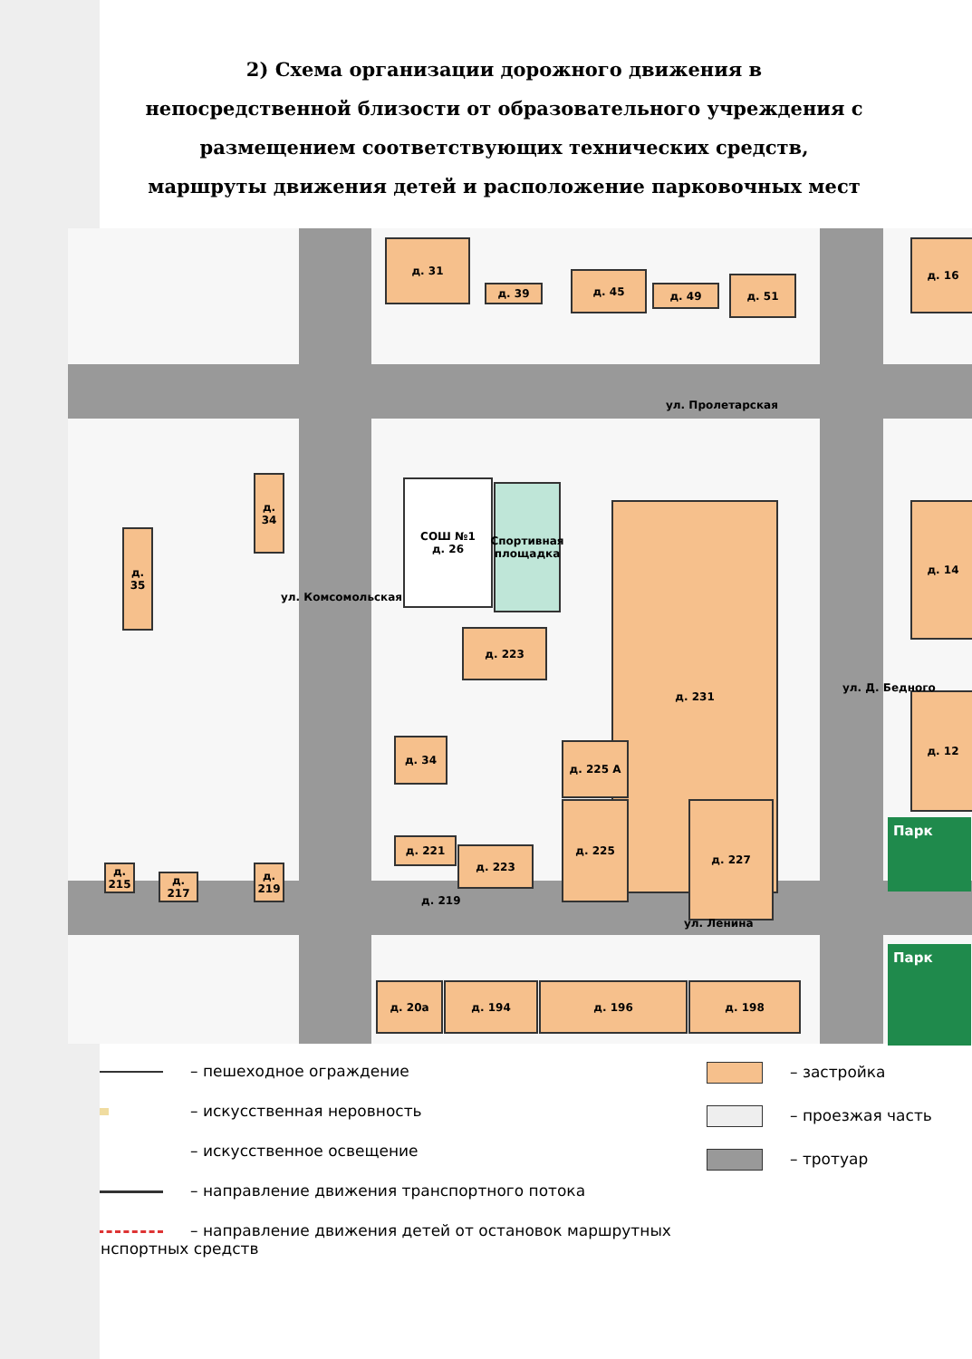2) Схема организации дорожного движения в непосредственной близости от образовательного учреждения с размещением соответствующих технических средств, маршруты движения детей и расположение парковочных мест
д. 31
д. 39
д. 45
д. 49
д. 51
д. 16
д. 34
д. 35
СОШ №1
д. 26
Спортивная площадка
д. 231
д. 223
д. 34 д. 225 А
д. 225 д. 227
д. 221
д. 223
д. 219
д. 14
д. 12
д. 215
д. 217
д. 219
д. 20а д. 194 д. 196 д. 198
ул. Пролетарская
ул. Ленина
ул. Комсомольская
ул. Д. Бедного
Парк
Парк
– пешеходное ограждение
– искусственная неровность
– искусственное освещение
– направление движения транспортного потока
– направление движения детей от остановок маршрутных транспортных средств
– застройка
– проезжая часть
– тротуар